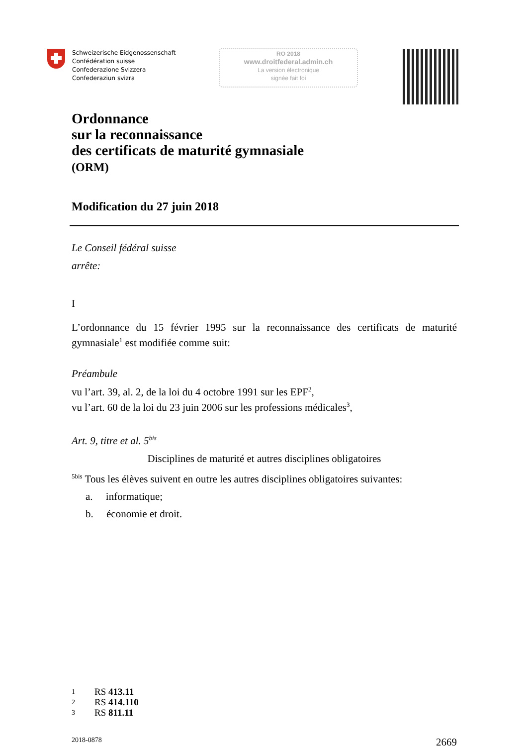Schweizerische Eidgenossenschaft
Confédération suisse
Confederazione Svizzera
Confederaziun svizra
RO 2018
www.droitfederal.admin.ch
La version électronique
signée fait foi
Ordonnance
sur la reconnaissance
des certificats de maturité gymnasiale
(ORM)
Modification du 27 juin 2018
Le Conseil fédéral suisse
arrête:
I
L’ordonnance du 15 février 1995 sur la reconnaissance des certificats de maturité gymnasiale<sup>1</sup> est modifiée comme suit:
Préambule
vu l’art. 39, al. 2, de la loi du 4 octobre 1991 sur les EPF<sup>2</sup>,
vu l’art. 60 de la loi du 23 juin 2006 sur les professions médicales<sup>3</sup>,
Art. 9, titre et al. 5<sup>bis</sup>
Disciplines de maturité et autres disciplines obligatoires
<sup>5bis</sup> Tous les élèves suivent en outre les autres disciplines obligatoires suivantes:
a. informatique;
b. économie et droit.
1 RS 413.11
2 RS 414.110
3 RS 811.11
2018-0878 2669